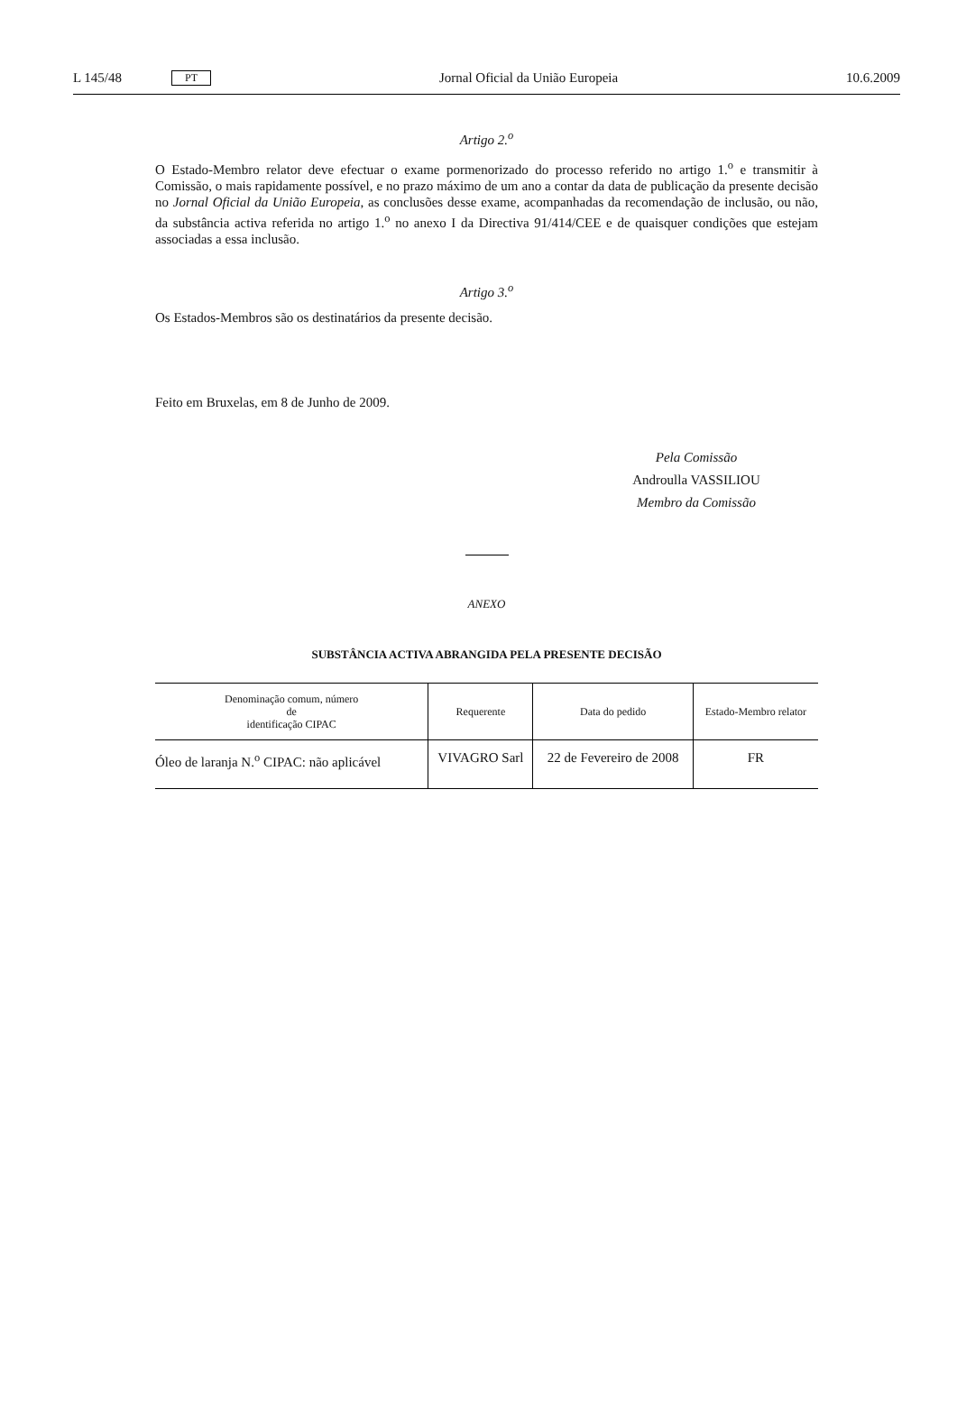L 145/48 PT Jornal Oficial da União Europeia 10.6.2009
Artigo 2.<sup>o</sup>
O Estado-Membro relator deve efectuar o exame pormenorizado do processo referido no artigo 1.<sup>o</sup> e transmitir à Comissão, o mais rapidamente possível, e no prazo máximo de um ano a contar da data de publicação da presente decisão no Jornal Oficial da União Europeia, as conclusões desse exame, acompanhadas da recomendação de inclusão, ou não, da substância activa referida no artigo 1.<sup>o</sup> no anexo I da Directiva 91/414/CEE e de quaisquer condições que estejam associadas a essa inclusão.
Artigo 3.<sup>o</sup>
Os Estados-Membros são os destinatários da presente decisão.
Feito em Bruxelas, em 8 de Junho de 2009.
Pela Comissão
Androulla VASSILIOU
Membro da Comissão
ANEXO
SUBSTÂNCIA ACTIVA ABRANGIDA PELA PRESENTE DECISÃO
| Denominação comum, número de identificação CIPAC | Requerente | Data do pedido | Estado-Membro relator |
| --- | --- | --- | --- |
| Óleo de laranja N.<sup>o</sup> CIPAC: não aplicável | VIVAGRO Sarl | 22 de Fevereiro de 2008 | FR |